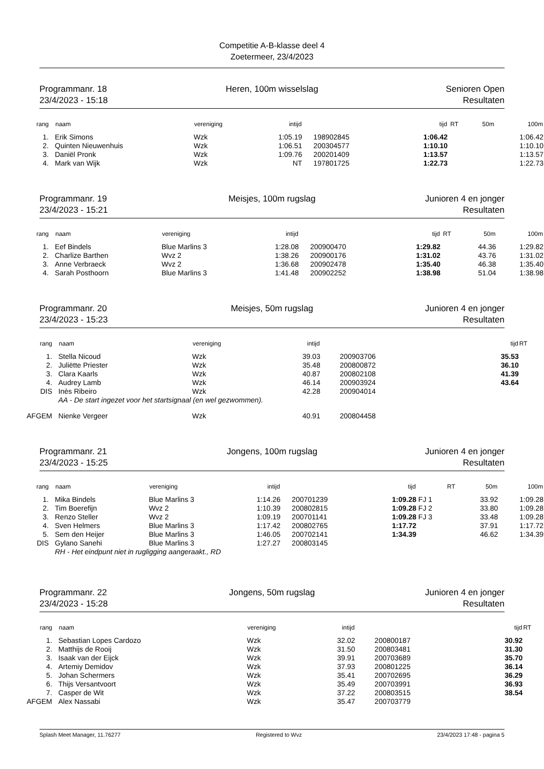Competitie A-B-klasse deel 4
Zoetermeer, 23/4/2023
Programmanr. 18
23/4/2023 - 15:18
Heren, 100m wisselslag Senioren Open
Resultaten
| rang | naam | vereniging | intijd | | tijd | | RT | 50m | 100m |
| --- | --- | --- | --- | --- | --- | --- | --- | --- | --- |
| 1. | Erik Simons | Wzk | 1:05.19 | 198902845 | 1:06.42 | | | | 1:06.42 |
| 2. | Quinten Nieuwenhuis | Wzk | 1:06.51 | 200304577 | 1:10.10 | | | | 1:10.10 |
| 3. | Daniël Pronk | Wzk | 1:09.76 | 200201409 | 1:13.57 | | | | 1:13.57 |
| 4. | Mark van Wijk | Wzk | NT | 197801725 | 1:22.73 | | | | 1:22.73 |
Programmanr. 19
23/4/2023 - 15:21
Meisjes, 100m rugslag Junioren 4 en jonger
Resultaten
| rang | naam | vereniging | intijd | | tijd | | RT | 50m | 100m |
| --- | --- | --- | --- | --- | --- | --- | --- | --- | --- |
| 1. | Eef Bindels | Blue Marlins 3 | 1:28.08 | 200900470 | 1:29.82 | | | 44.36 | 1:29.82 |
| 2. | Charlize Barthen | Wvz 2 | 1:38.26 | 200900176 | 1:31.02 | | | 43.76 | 1:31.02 |
| 3. | Anne Verbraeck | Wvz 2 | 1:36.68 | 200902478 | 1:35.40 | | | 46.38 | 1:35.40 |
| 4. | Sarah Posthoorn | Blue Marlins 3 | 1:41.48 | 200902252 | 1:38.98 | | | 51.04 | 1:38.98 |
Programmanr. 20
23/4/2023 - 15:23
Meisjes, 50m rugslag Junioren 4 en jonger
Resultaten
| rang | naam | vereniging | intijd | | tijd | RT |
| --- | --- | --- | --- | --- | --- | --- |
| 1. | Stella Nicoud | Wzk | 39.03 | 200903706 | 35.53 | |
| 2. | Juliëtte Priester | Wzk | 35.48 | 200800872 | 36.10 | |
| 3. | Clara Kaarls | Wzk | 40.87 | 200802108 | 41.39 | |
| 4. | Audrey Lamb | Wzk | 46.14 | 200903924 | 43.64 | |
| DIS | Inès Ribeiro | Wzk | 42.28 | 200904014 | | |
| | AA - De start ingezet voor het startsignaal (en wel gezwommen). | | | | | |
| AFGEM | Nienke Vergeer | Wzk | 40.91 | 200804458 | | |
Programmanr. 21
23/4/2023 - 15:25
Jongens, 100m rugslag Junioren 4 en jonger
Resultaten
| rang | naam | vereniging | intijd | | tijd | | RT | 50m | 100m |
| --- | --- | --- | --- | --- | --- | --- | --- | --- | --- |
| 1. | Mika Bindels | Blue Marlins 3 | 1:14.26 | 200701239 | 1:09.28 | FJ 1 | | 33.92 | 1:09.28 |
| 2. | Tim Boerefijn | Wvz 2 | 1:10.39 | 200802815 | 1:09.28 | FJ 2 | | 33.80 | 1:09.28 |
| 3. | Renzo Steller | Wvz 2 | 1:09.19 | 200701141 | 1:09.28 | FJ 3 | | 33.48 | 1:09.28 |
| 4. | Sven Helmers | Blue Marlins 3 | 1:17.42 | 200802765 | 1:17.72 | | | 37.91 | 1:17.72 |
| 5. | Sem den Heijer | Blue Marlins 3 | 1:46.05 | 200702141 | 1:34.39 | | | 46.62 | 1:34.39 |
| DIS | Gylano Sanehi | Blue Marlins 3 | 1:27.27 | 200803145 | | | | | |
| | RH - Het eindpunt niet in rugligging aangeraakt., RD | | | | | | | | |
Programmanr. 22
23/4/2023 - 15:28
Jongens, 50m rugslag Junioren 4 en jonger
Resultaten
| rang | naam | vereniging | intijd | | tijd | RT |
| --- | --- | --- | --- | --- | --- | --- |
| 1. | Sebastian Lopes Cardozo | Wzk | 32.02 | 200800187 | 30.92 | |
| 2. | Matthijs de Rooij | Wzk | 31.50 | 200803481 | 31.30 | |
| 3. | Isaak van der Eijck | Wzk | 39.91 | 200703689 | 35.70 | |
| 4. | Artemiy Demidov | Wzk | 37.93 | 200801225 | 36.14 | |
| 5. | Johan Schermers | Wzk | 35.41 | 200702695 | 36.29 | |
| 6. | Thijs Versantvoort | Wzk | 35.49 | 200703991 | 36.93 | |
| 7. | Casper de Wit | Wzk | 37.22 | 200803515 | 38.54 | |
| AFGEM | Alex Nassabi | Wzk | 35.47 | 200703779 | | |
Splash Meet Manager, 11.76277 Registered to Wvz 23/4/2023 17:48 - pagina 5